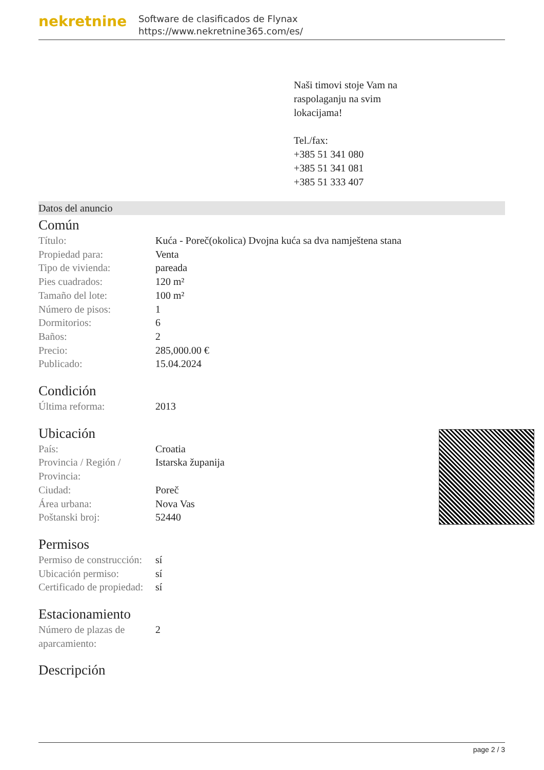nekretnine
Software de clasificados de Flynax
https://www.nekretnine365.com/es/
Naši timovi stoje Vam na
raspolaganju na svim
lokacijama!
Tel./fax:
+385 51 341 080
+385 51 341 081
+385 51 333 407
Datos del anuncio
Común
| Título: | Kuća - Poreč(okolica) Dvojna kuća sa dva namještena stana |
| Propiedad para: | Venta |
| Tipo de vivienda: | pareada |
| Pies cuadrados: | 120 m² |
| Tamaño del lote: | 100 m² |
| Número de pisos: | 1 |
| Dormitorios: | 6 |
| Baños: | 2 |
| Precio: | 285,000.00 € |
| Publicado: | 15.04.2024 |
Condición
| Última reforma: | 2013 |
Ubicación
| País: | Croatia |
| Provincia / Región / Provincia: | Istarska županija |
| Ciudad: | Poreč |
| Área urbana: | Nova Vas |
| Poštanski broj: | 52440 |
Permisos
| Permiso de construcción: | sí |
| Ubicación permiso: | sí |
| Certificado de propiedad: | sí |
Estacionamiento
| Número de plazas de aparcamiento: | 2 |
Descripción
page 2 / 3